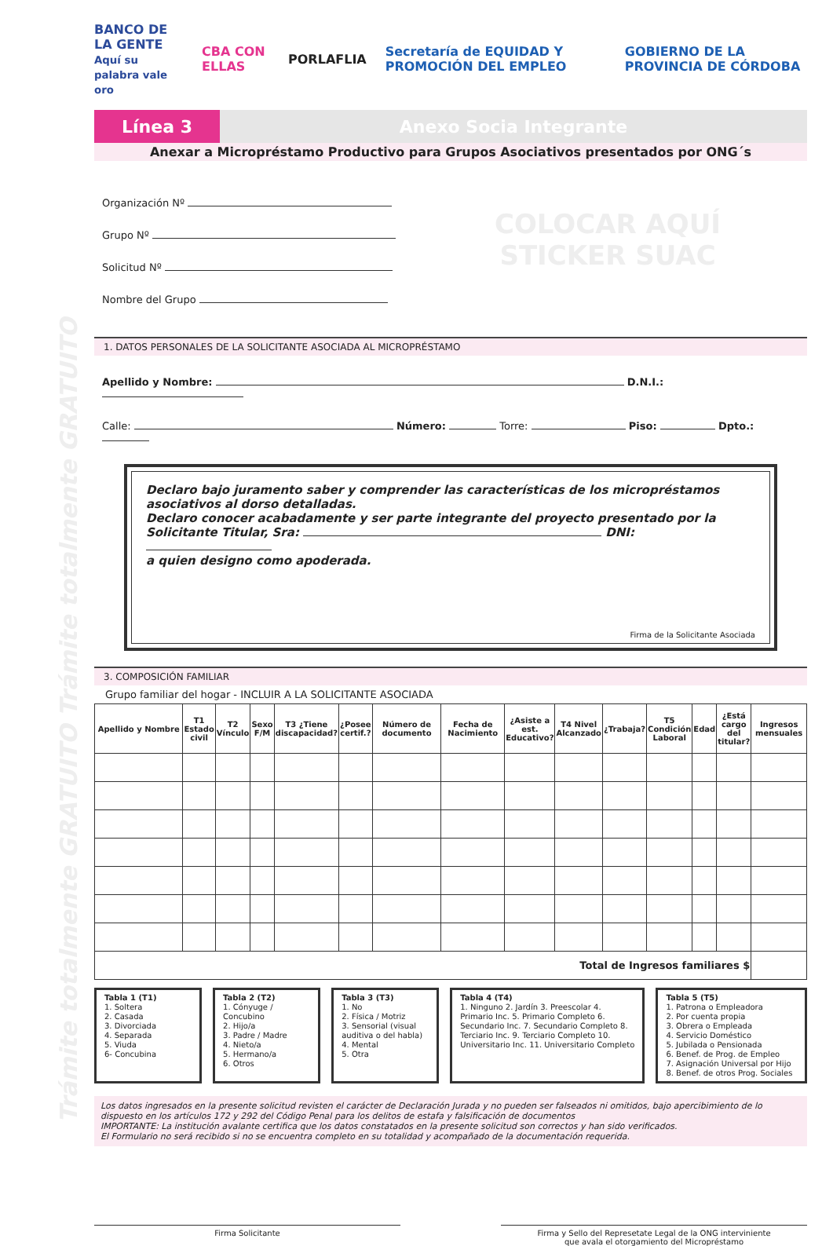Trámite totalmente GRATUITO Trámite totalmente GRATUITO
BANCO DE LA GENTE
Aquí su palabra vale oro CBA CON ELLAS PORLAFLIA Secretaría de EQUIDAD Y PROMOCIÓN DEL EMPLEO GOBIERNO DE LA PROVINCIA DE CÓRDOBA
Línea 3 Anexo Socia Integrante
Anexar a Micropréstamo Productivo para Grupos Asociativos presentados por ONG´s
Organización Nº
Grupo Nº
Solicitud Nº
Nombre del Grupo
COLOCAR AQUÍ
STICKER SUAC
1. DATOS PERSONALES DE LA SOLICITANTE ASOCIADA AL MICROPRÉSTAMO
Apellido y Nombre: D.N.I.:
Calle: Número: Torre: Piso: Dpto.:
Declaro bajo juramento saber y comprender las características de los micropréstamos asociativos al dorso detalladas.
Declaro conocer acabadamente y ser parte integrante del proyecto presentado por la Solicitante Titular, Sra: DNI:
a quien designo como apoderada.
Firma de la Solicitante Asociada
3. COMPOSICIÓN FAMILIAR
Grupo familiar del hogar - INCLUIR A LA SOLICITANTE ASOCIADA
| Apellido y Nombre | T1 Estado civil | T2 Vínculo | Sexo F/M | T3 ¿Tiene discapacidad? | ¿Posee certif.? | Número de documento | Fecha de Nacimiento | ¿Asiste a est. Educativo? | T4 Nivel Alcanzado | ¿Trabaja? | T5 Condición Laboral | Edad | ¿Está cargo del titular? | Ingresos mensuales |
| --- | --- | --- | --- | --- | --- | --- | --- | --- | --- | --- | --- | --- | --- | --- |
| Total de Ingresos familiares $ | | | | | | | | | | | | | | |
Tabla 1 (T1)
1. Soltera
2. Casada
3. Divorciada
4. Separada
5. Viuda
6- Concubina
Tabla 2 (T2)
1. Cónyuge / Concubino
2. Hijo/a
3. Padre / Madre
4. Nieto/a
5. Hermano/a
6. Otros
Tabla 3 (T3)
1. No
2. Física / Motriz
3. Sensorial (visual auditiva o del habla)
4. Mental
5. Otra
Tabla 4 (T4)
1. Ninguno 2. Jardín 3. Preescolar 4. Primario Inc. 5. Primario Completo 6. Secundario Inc. 7. Secundario Completo 8. Terciario Inc. 9. Terciario Completo 10. Universitario Inc. 11. Universitario Completo
Tabla 5 (T5)
1. Patrona o Empleadora
2. Por cuenta propia
3. Obrera o Empleada
4. Servicio Doméstico
5. Jubilada o Pensionada
6. Benef. de Prog. de Empleo
7. Asignación Universal por Hijo
8. Benef. de otros Prog. Sociales
Los datos ingresados en la presente solicitud revisten el carácter de Declaración Jurada y no pueden ser falseados ni omitidos, bajo apercibimiento de lo dispuesto en los artículos 172 y 292 del Código Penal para los delitos de estafa y falsificación de documentos
IMPORTANTE: La institución avalante certifica que los datos constatados en la presente solicitud son correctos y han sido verificados.
El Formulario no será recibido si no se encuentra completo en su totalidad y acompañado de la documentación requerida.
Firma Solicitante Firma y Sello del Represetate Legal de la ONG interviniente
que avala el otorgamiento del Micropréstamo